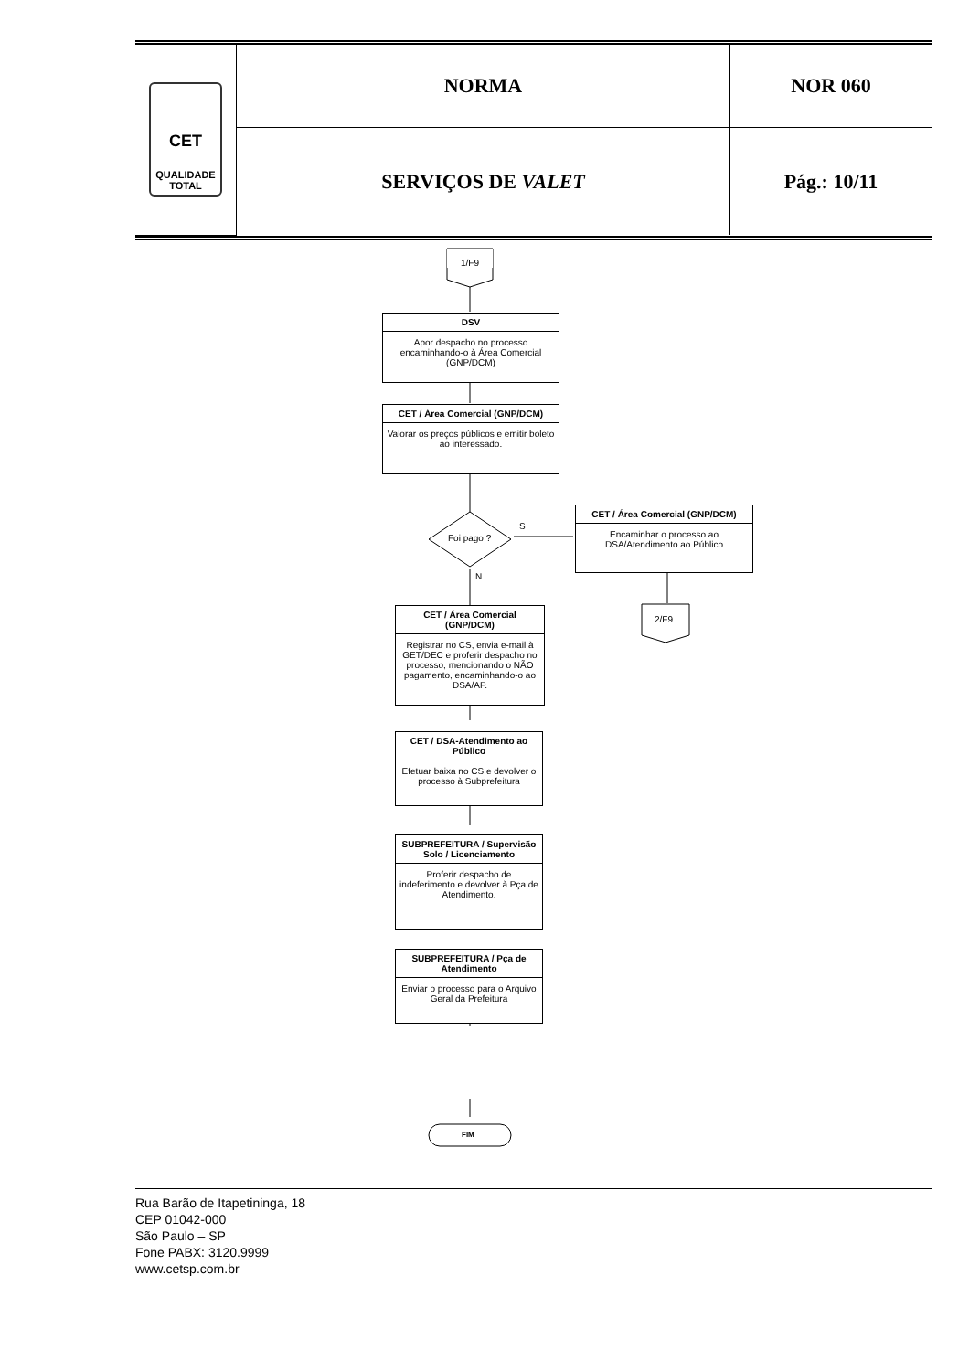| CET QUALIDADE TOTAL | NORMA | NOR 060 |
| | SERVIÇOS DE VALET | Pág.: 10/11 |
1/F9
DSV
Apor despacho no processo encaminhando-o à Área Comercial (GNP/DCM)
CET / Área Comercial (GNP/DCM)
Valorar os preços públicos e emitir boleto ao interessado.
Foi pago ?
S
N
CET / Área Comercial (GNP/DCM)
Encaminhar o processo ao DSA/Atendimento ao Público
2/F9
CET / Área Comercial (GNP/DCM)
Registrar no CS, envia e-mail à GET/DEC e proferir despacho no processo, mencionando o NÃO pagamento, encaminhando-o ao DSA/AP.
CET / DSA-Atendimento ao Público
Efetuar baixa no CS e devolver o processo à Subprefeitura
SUBPREFEITURA / Supervisão Solo / Licenciamento
Proferir despacho de indeferimento e devolver à Pça de Atendimento.
SUBPREFEITURA / Pça de Atendimento
Enviar o processo para o Arquivo Geral da Prefeitura
FIM
Rua Barão de Itapetininga, 18
CEP 01042-000
São Paulo – SP
Fone PABX: 3120.9999
www.cetsp.com.br